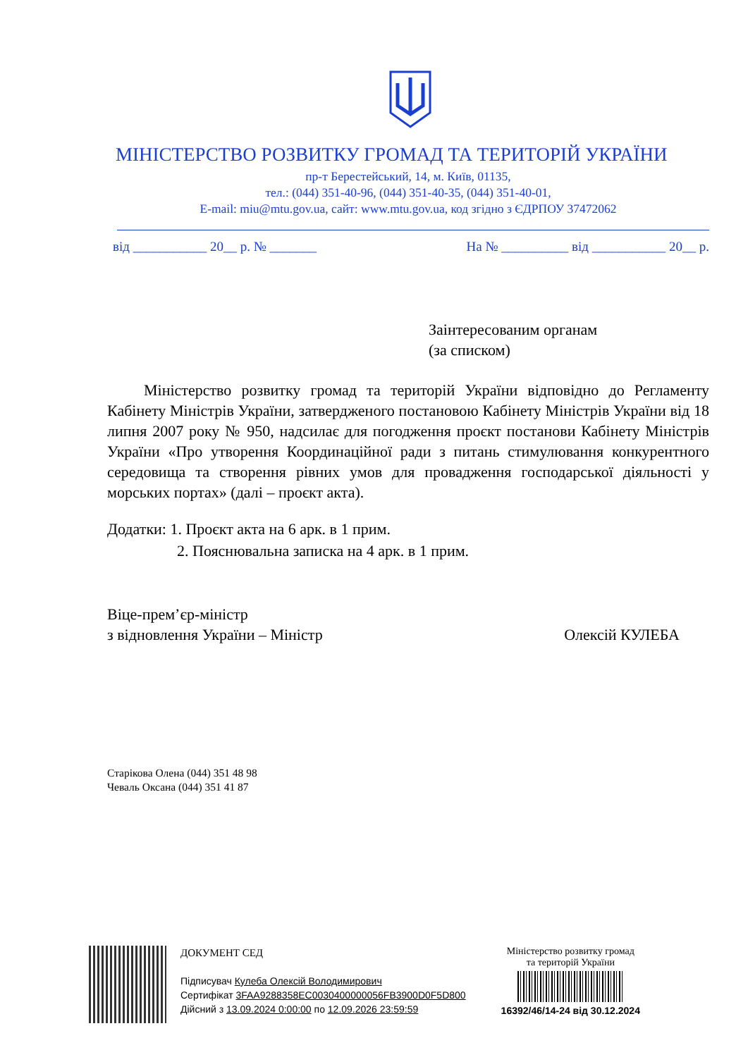МІНІСТЕРСТВО РОЗВИТКУ ГРОМАД ТА ТЕРИТОРІЙ УКРАЇНИ
пр-т Берестейський, 14, м. Київ, 01135,
тел.: (044) 351-40-96, (044) 351-40-35, (044) 351-40-01,
E-mail: miu@mtu.gov.ua, сайт: www.mtu.gov.ua, код згідно з ЄДРПОУ 37472062
від ___________ 20__ р. № _______ На № __________ від ___________ 20__ р.
Заінтересованим органам
(за списком)
Міністерство розвитку громад та територій України відповідно до Регламенту Кабінету Міністрів України, затвердженого постановою Кабінету Міністрів України від 18 липня 2007 року № 950, надсилає для погодження проєкт постанови Кабінету Міністрів України «Про утворення Координаційної ради з питань стимулювання конкурентного середовища та створення рівних умов для провадження господарської діяльності у морських портах» (далі – проєкт акта).
Додатки: 1. Проєкт акта на 6 арк. в 1 прим.
2. Пояснювальна записка на 4 арк. в 1 прим.
Віце-прем’єр-міністр
з відновлення України – Міністр Олексій КУЛЕБА
Старікова Олена (044) 351 48 98
Чеваль Оксана (044) 351 41 87
ДОКУМЕНТ СЕД
Підписувач Кулеба Олексій Володимирович
Сертифікат 3FAA9288358EC0030400000056FB3900D0F5D800
Дійсний з 13.09.2024 0:00:00 по 12.09.2026 23:59:59
Міністерство розвитку громад
та територій України
16392/46/14-24 від 30.12.2024